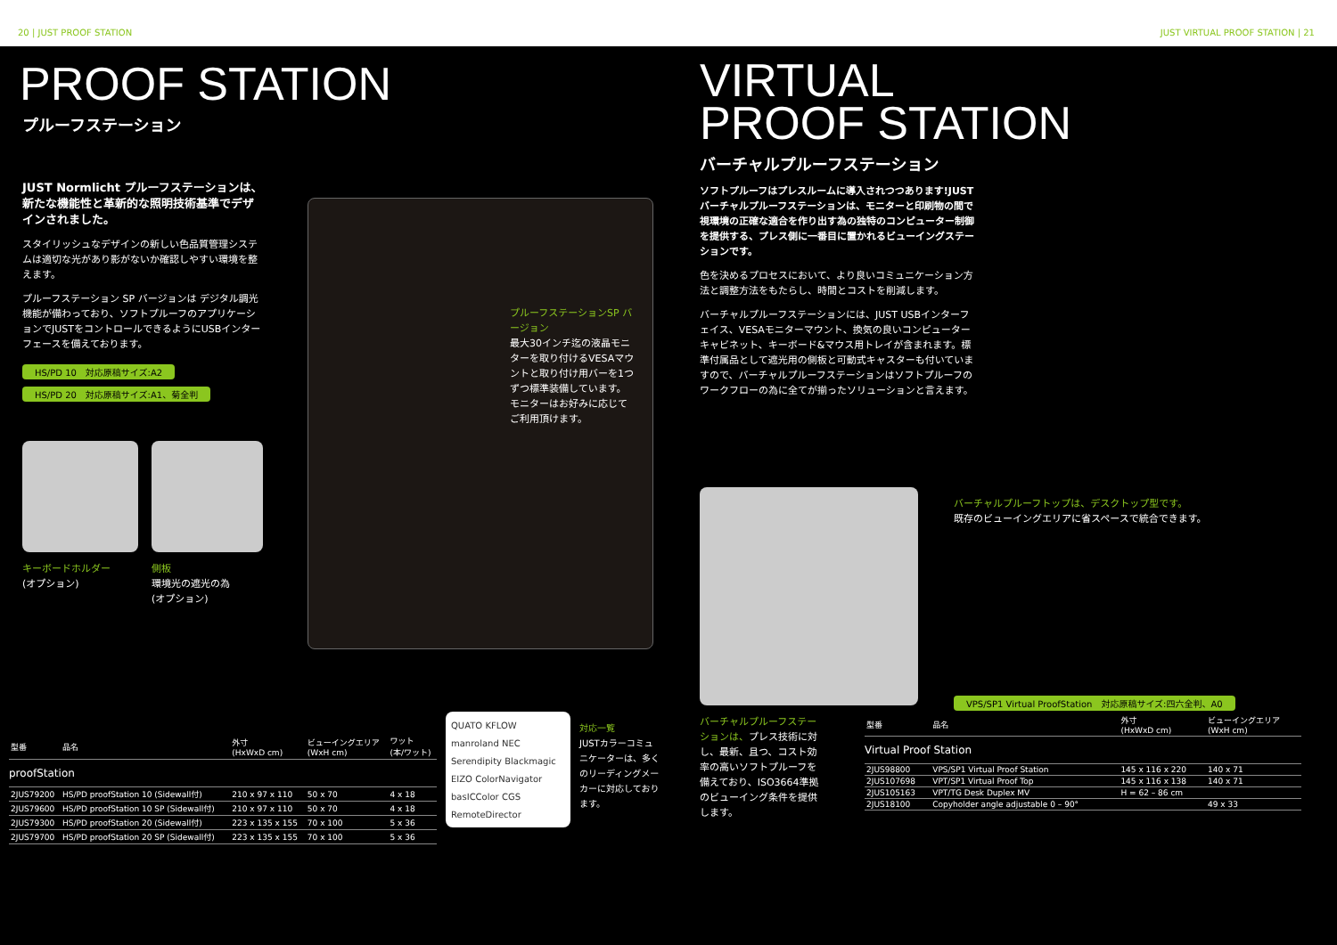20 | JUST PROOF STATION JUST VIRTUAL PROOF STATION | 21
PROOF STATION
プルーフステーション
JUST Normlicht プルーフステーションは、新たな機能性と革新的な照明技術基準でデザインされました。
スタイリッシュなデザインの新しい色品質管理システムは適切な光があり影がないか確認しやすい環境を整えます。
プルーフステーション SP バージョンは デジタル調光機能が備わっており、ソフトプルーフのアプリケーションでJUSTをコントロールできるようにUSBインターフェースを備えております。
HS/PD 10　対応原稿サイズ:A2
HS/PD 20　対応原稿サイズ:A1、菊全判
キーボードホルダー
(オプション)
側板
環境光の遮光の為
(オプション)
プルーフステーションSP バージョン
最大30インチ迄の液晶モニターを取り付けるVESAマウントと取り付け用バーを1つずつ標準装備しています。モニターはお好みに応じてご利用頂けます。
| 型番 | 品名 | 外寸 (HxWxD cm) | ビューイングエリア (WxH cm) | ワット (本/ワット) |
| --- | --- | --- | --- | --- |
| proofStation | | | | |
| 2JUS79200 | HS/PD proofStation 10 (Sidewall付) | 210 x 97 x 110 | 50 x 70 | 4 x 18 |
| 2JUS79600 | HS/PD proofStation 10 SP (Sidewall付) | 210 x 97 x 110 | 50 x 70 | 4 x 18 |
| 2JUS79300 | HS/PD proofStation 20 (Sidewall付) | 223 x 135 x 155 | 70 x 100 | 5 x 36 |
| 2JUS79700 | HS/PD proofStation 20 SP (Sidewall付) | 223 x 135 x 155 | 70 x 100 | 5 x 36 |
QUATO KFLOW manroland NEC Serendipity Blackmagic EIZO ColorNavigator basICColor CGS RemoteDirector
対応一覧
JUSTカラーコミュニケーターは、多くのリーディングメーカーに対応しております。
VIRTUAL
PROOF STATION
バーチャルプルーフステーション
ソフトプルーフはプレスルームに導入されつつあります!JUSTバーチャルプルーフステーションは、モニターと印刷物の間で視環境の正確な適合を作り出す為の独特のコンピューター制御を提供する、プレス側に一番目に置かれるビューイングステーションです。
色を決めるプロセスにおいて、より良いコミュニケーション方法と調整方法をもたらし、時間とコストを削減します。
バーチャルプルーフステーションには、JUST USBインターフェイス、VESAモニターマウント、換気の良いコンピューターキャビネット、キーボード&マウス用トレイが含まれます。標準付属品として遮光用の側板と可動式キャスターも付いていますので、バーチャルプルーフステーションはソフトプルーフのワークフローの為に全てが揃ったソリューションと言えます。
バーチャルプルーフステーションは、プレス技術に対し、最新、且つ、コスト効率の高いソフトプルーフを備えており、ISO3664準拠のビューイング条件を提供します。
バーチャルプルーフトップは、デスクトップ型です。
既存のビューイングエリアに省スペースで統合できます。
VPS/SP1 Virtual ProofStation　対応原稿サイズ:四六全判、A0
| 型番 | 品名 | 外寸 (HxWxD cm) | ビューイングエリア (WxH cm) |
| --- | --- | --- | --- |
| Virtual Proof Station | | | |
| 2JUS98800 | VPS/SP1 Virtual Proof Station | 145 x 116 x 220 | 140 x 71 |
| 2JUS107698 | VPT/SP1 Virtual Proof Top | 145 x 116 x 138 | 140 x 71 |
| 2JUS105163 | VPT/TG Desk Duplex MV | H = 62 – 86 cm | |
| 2JUS18100 | Copyholder angle adjustable 0 – 90° | | 49 x 33 |